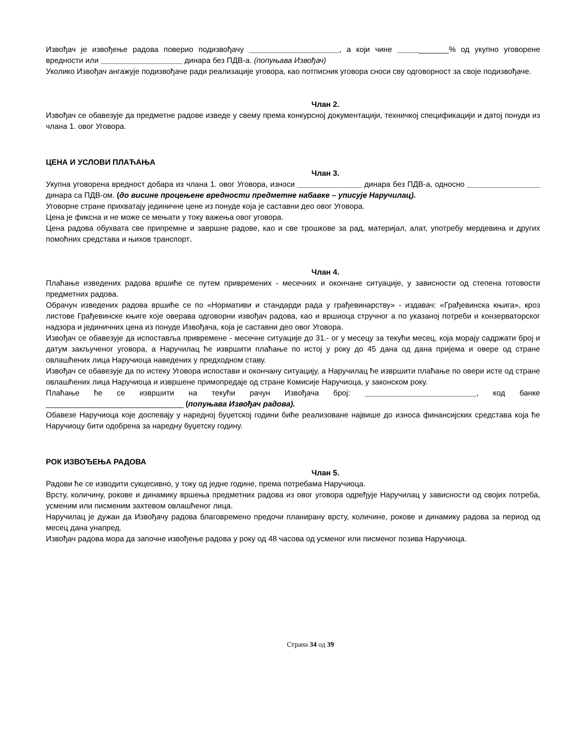Извођач је извођење радова поверио подизвођачу _____________________, а који чине ____________% од укупно уговорене вредности или ___________________ динара без ПДВ-а. (попуњава Извођач)
Уколико Извођач ангажује подизвођаче ради реализације уговора, као потписник уговора сноси сву одговорност за своје подизвођаче.
Члан 2.
Извођач се обавезује да предметне радове изведе у свему према конкурсној документацији, техничкој спецификацији и датој понуди из члана 1. овог Уговора.
ЦЕНА И УСЛОВИ ПЛАЋАЊА
Члан 3.
Укупна уговорена вредност добара из члана 1. овог Уговора, износи _______________ динара без ПДВ-а, односно _________________ динара са ПДВ-ом. (до висине процењене вредности предметне набавке – уписује Наручилац).
Уговорне стране прихватају јединичне цене из понуде која је саставни део овог Уговора.
Цена је фиксна и не може се мењати у току важења овог уговора.
Цена радова обухвата све припремне и завршне радове, као и све трошкове за рад, материјал, алат, употребу мердевина и других помоћних средстава и њихов транспорт.
Члан 4.
Плаћање изведених радова вршиће се путем привремених - месечних и окончане ситуације, у зависности од степена готовости предметних радова.
Обрачун изведених радова вршиће се по «Нормативи и стандарди рада у грађевинарству» - издавач: «Грађевинска књига», кроз листове Грађевинске књиге које оверава одговорни извођач радова, као и вршиоца стручног а по указаној потреби и конзерваторског надзора и јединичних цена из понуде Извођача, која је саставни део овог Уговора.
Извођач се обавезује да испоставља привремене - месечне ситуације до 31.- ог у месецу за текући месец, која морају садржати број и датум закљученог уговора, а Наручилац ће извршити плаћање по истој у року до 45 дана од дана пријема и овере од стране овлашћених лица Наручиоца наведених у предходном ставу.
Извођач се обавезује да по истеку Уговора испостави и окончану ситуацију, а Наручилац ће извршити плаћање по овери исте од стране овлашћених лица Наручиоца и извршене примопредаје од стране Комисије Наручиоца, у законском року.
Плаћање ће се извршити на текући рачун Извођача број: __________________________, код банке ________________________________ (попуњава Извођач радова).
Обавезе Наручиоца које доспевају у наредној буџетској години биће реализоване највише до износа финансијских средстава која ће Наручиоцу бити одобрена за наредну буџетску годину.
РОК ИЗВОЂЕЊА РАДОВА
Члан 5.
Радови ће се изводити сукцесивно, у току од једне године, према потребама Наручиоца.
Врсту, количину, рокове и динамику вршења предметних радова из овог уговора одређује Наручилац у зависности од својих потреба, усменим или писменим захтевом овлашћеног лица.
Наручилац је дужан да Извођачу радова благовремено предочи планирану врсту, количине, рокове и динамику радова за период од месец дана унапред.
Извођач радова мора да започне извођење радова у року од 48 часова од усменог или писменог позива Наручиоца.
Страна 34 од 39